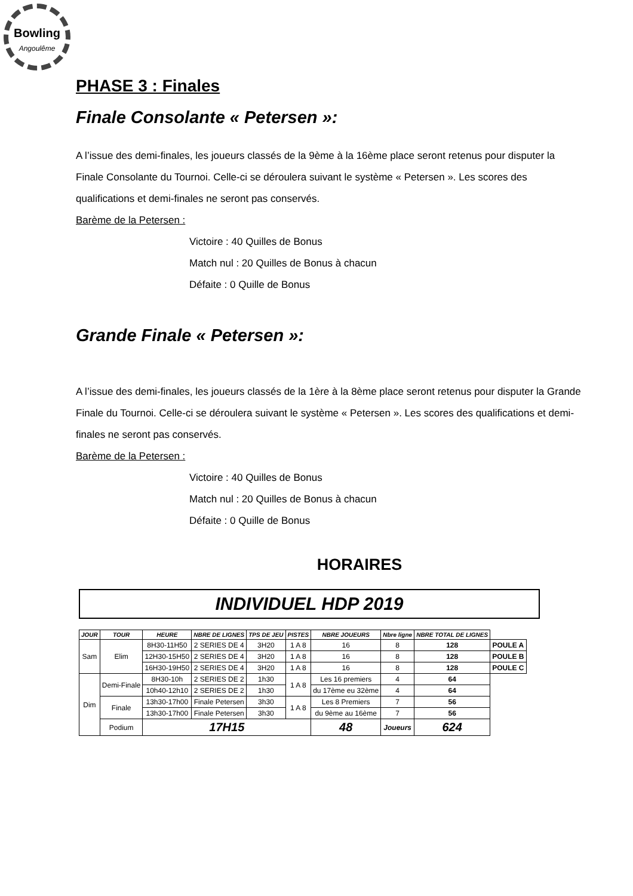Bowling
Angoulême
PHASE 3 : Finales
Finale Consolante « Petersen »:
A l’issue des demi-finales, les joueurs classés de la 9ème à la 16ème place seront retenus pour disputer la Finale Consolante du Tournoi. Celle-ci se déroulera suivant le système « Petersen ». Les scores des qualifications et demi-finales ne seront pas conservés.
Barème de la Petersen :
Victoire : 40 Quilles de Bonus
Match nul : 20 Quilles de Bonus à chacun
Défaite : 0 Quille de Bonus
Grande Finale « Petersen »:
A l’issue des demi-finales, les joueurs classés de la 1ère à la 8ème place seront retenus pour disputer la Grande Finale du Tournoi. Celle-ci se déroulera suivant le système « Petersen ». Les scores des qualifications et demi-finales ne seront pas conservés.
Barème de la Petersen :
Victoire : 40 Quilles de Bonus
Match nul : 20 Quilles de Bonus à chacun
Défaite : 0 Quille de Bonus
HORAIRES
INDIVIDUEL HDP 2019
| JOUR | TOUR | HEURE | NBRE DE LIGNES | TPS DE JEU | PISTES | NBRE JOUEURS | Nbre ligne | NBRE TOTAL DE LIGNES | |
| Sam | Elim | 8H30-11H50 | 2 SERIES DE 4 | 3H20 | 1 A 8 | 16 | 8 | 128 | POULE A |
| | | 12H30-15H50 | 2 SERIES DE 4 | 3H20 | 1 A 8 | 16 | 8 | 128 | POULE B |
| | | 16H30-19H50 | 2 SERIES DE 4 | 3H20 | 1 A 8 | 16 | 8 | 128 | POULE C |
| Dim | Demi-Finale | 8H30-10h | 2 SERIES DE 2 | 1h30 | 1 A 8 | Les 16 premiers | 4 | 64 | |
| | | 10h40-12h10 | 2 SERIES DE 2 | 1h30 | | du 17ème eu 32ème | 4 | 64 | |
| | Finale | 13h30-17h00 | Finale Petersen | 3h30 | 1 A 8 | Les 8 Premiers | 7 | 56 | |
| | | 13h30-17h00 | Finale Petersen | 3h30 | | du 9ème au 16ème | 7 | 56 | |
| | Podium | 17H15 | | | | 48 | Joueurs | 624 | |